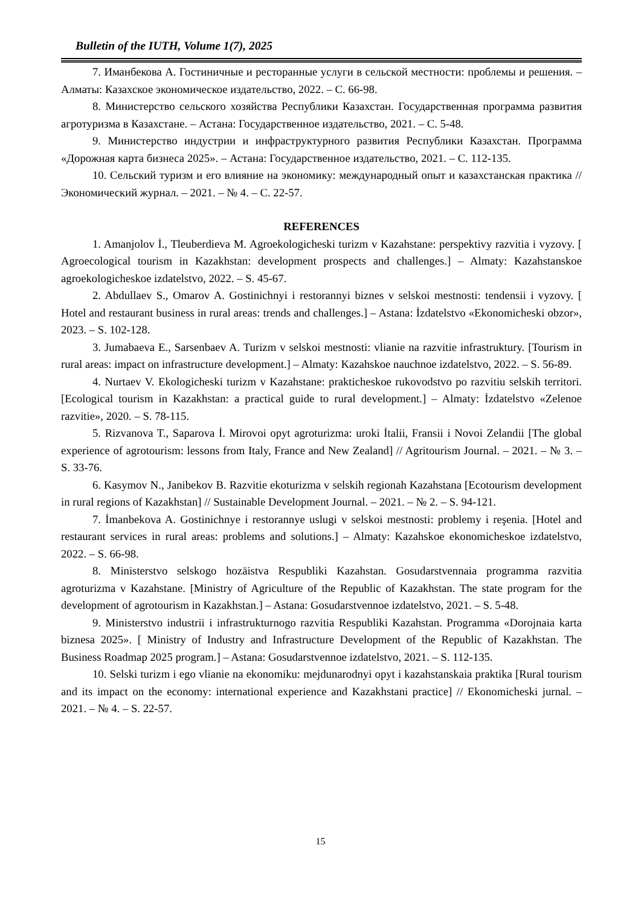Bulletin of the IUTH, Volume 1(7), 2025
7. Иманбекова А. Гостиничные и ресторанные услуги в сельской местности: проблемы и решения. – Алматы: Казахское экономическое издательство, 2022. – С. 66-98.
8. Министерство сельского хозяйства Республики Казахстан. Государственная программа развития агротуризма в Казахстане. – Астана: Государственное издательство, 2021. – С. 5-48.
9. Министерство индустрии и инфраструктурного развития Республики Казахстан. Программа «Дорожная карта бизнеса 2025». – Астана: Государственное издательство, 2021. – С. 112-135.
10. Сельский туризм и его влияние на экономику: международный опыт и казахстанская практика // Экономический журнал. – 2021. – № 4. – С. 22-57.
REFERENCES
1. Amanjolov İ., Tleuberdieva M. Agroekologicheski turizm v Kazahstane: perspektivy razvitia i vyzovy. [ Agroecological tourism in Kazakhstan: development prospects and challenges.] – Almaty: Kazahstanskoe agroekologicheskoe izdatelstvo, 2022. – S. 45-67.
2. Abdullaev S., Omarov A. Gostinichnyi i restorannyi biznes v selskoi mestnosti: tendensii i vyzovy. [ Hotel and restaurant business in rural areas: trends and challenges.] – Astana: İzdatelstvo «Ekonomicheski obzor», 2023. – S. 102-128.
3. Jumabaeva E., Sarsenbaev A. Turizm v selskoi mestnosti: vlianie na razvitie infrastruktury. [Tourism in rural areas: impact on infrastructure development.] – Almaty: Kazahskoe nauchnoe izdatelstvo, 2022. – S. 56-89.
4. Nurtaev V. Ekologicheski turizm v Kazahstane: prakticheskoe rukovodstvo po razvitiu selskih territori. [Ecological tourism in Kazakhstan: a practical guide to rural development.] – Almaty: İzdatelstvo «Zelenoe razvitie», 2020. – S. 78-115.
5. Rizvanova T., Saparova İ. Mirovoi opyt agroturizma: uroki İtalii, Fransii i Novoi Zelandii [The global experience of agrotourism: lessons from Italy, France and New Zealand] // Agritourism Journal. – 2021. – № 3. – S. 33-76.
6. Kasymov N., Janibekov B. Razvitie ekoturizma v selskih regionah Kazahstana [Ecotourism development in rural regions of Kazakhstan] // Sustainable Development Journal. – 2021. – № 2. – S. 94-121.
7. İmanbekova A. Gostinichnye i restorannye uslugi v selskoi mestnosti: problemy i reşenia. [Hotel and restaurant services in rural areas: problems and solutions.] – Almaty: Kazahskoe ekonomicheskoe izdatelstvo, 2022. – S. 66-98.
8. Ministerstvo selskogo hozäistva Respubliki Kazahstan. Gosudarstvennaia programma razvitia agroturizma v Kazahstane. [Ministry of Agriculture of the Republic of Kazakhstan. The state program for the development of agrotourism in Kazakhstan.] – Astana: Gosudarstvennoe izdatelstvo, 2021. – S. 5-48.
9. Ministerstvo industrii i infrastrukturnogo razvitia Respubliki Kazahstan. Programma «Dorojnaia karta biznesa 2025». [ Ministry of Industry and Infrastructure Development of the Republic of Kazakhstan. The Business Roadmap 2025 program.] – Astana: Gosudarstvennoe izdatelstvo, 2021. – S. 112-135.
10. Selski turizm i ego vlianie na ekonomiku: mejdunarodnyi opyt i kazahstanskaia praktika [Rural tourism and its impact on the economy: international experience and Kazakhstani practice] // Ekonomicheski jurnal. – 2021. – № 4. – S. 22-57.
15